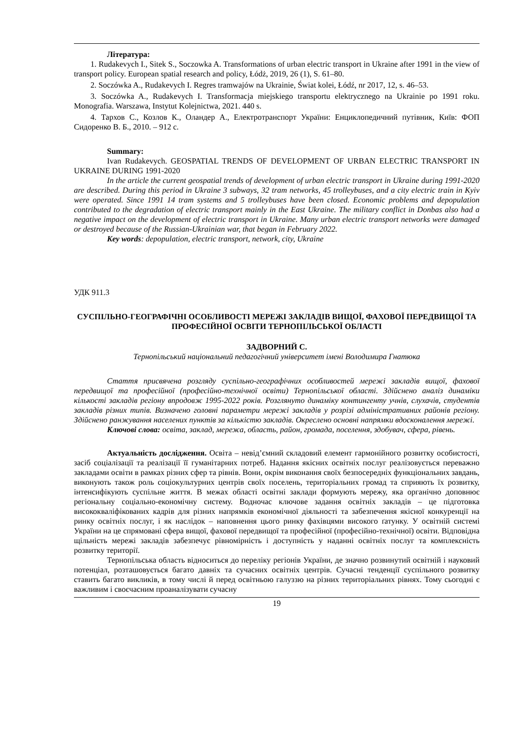Література:
1. Rudakevych I., Sitek S., Soczowka A. Transformations of urban electric transport in Ukraine after 1991 in the view of transport policy. European spatial research and policy, Łódż, 2019, 26 (1), S. 61–80.
2. Soczówka A., Rudakevych I. Regres tramwajów na Ukrainie, Świat kolei, Łódź, nr 2017, 12, s. 46–53.
3. Soczówka A., Rudakevych I. Transformacja miejskiego transportu elektrycznego na Ukrainie po 1991 roku. Monografia. Warszawa, Instytut Kolejnictwa, 2021. 440 s.
4. Тархов С., Козлов К., Оландер А., Електротранспорт України: Енциклопедичний путівник, Київ: ФОП Сидоренко В. Б., 2010. – 912 с.
Summary:
Ivan Rudakevych. GEOSPATIAL TRENDS OF DEVELOPMENT OF URBAN ELECTRIC TRANSPORT IN UKRAINE DURING 1991-2020
In the article the current geospatial trends of development of urban electric transport in Ukraine during 1991-2020 are described. During this period in Ukraine 3 subways, 32 tram networks, 45 trolleybuses, and a city electric train in Kyiv were operated. Since 1991 14 tram systems and 5 trolleybuses have been closed. Economic problems and depopulation contributed to the degradation of electric transport mainly in the East Ukraine. The military conflict in Donbas also had a negative impact on the development of electric transport in Ukraine. Many urban electric transport networks were damaged or destroyed because of the Russian-Ukrainian war, that began in February 2022.
Key words: depopulation, electric transport, network, city, Ukraine
УДК 911.3
СУСПІЛЬНО-ГЕОГРАФІЧНІ ОСОБЛИВОСТІ МЕРЕЖІ ЗАКЛАДІВ ВИЩОЇ, ФАХОВОЇ ПЕРЕДВИЩОЇ ТА ПРОФЕСІЙНОЇ ОСВІТИ ТЕРНОПІЛЬСЬКОЇ ОБЛАСТІ
ЗАДВОРНИЙ С.
Тернопільський національний педагогічний університет імені Володимира Гнатюка
Стаття присвячена розгляду суспільно-географічних особливостей мережі закладів вищої, фахової передвищої та професійної (професійно-технічної освіти) Тернопільської області. Здійснено аналіз динаміки кількості закладів регіону впродовж 1995-2022 років. Розглянуто динаміку контингенту учнів, слухачів, студентів закладів різних типів. Визначено головні параметри мережі закладів у розрізі адміністративних районів регіону. Здійснено ранжування населених пунктів за кількістю закладів. Окреслено основні напрямки вдосконалення мережі.
Ключові слова: освіта, заклад, мережа, область, район, громада, поселення, здобувач, сфера, рівень.
Актуальність дослідження. Освіта – невід’ємний складовий елемент гармонійного розвитку особистості, засіб соціалізації та реалізації її гуманітарних потреб. Надання якісних освітніх послуг реалізовується переважно закладами освіти в рамках різних сфер та рівнів. Вони, окрім виконання своїх безпосередніх функціональних завдань, виконують також роль соціокультурних центрів своїх поселень, територіальних громад та сприяють їх розвитку, інтенсифікують суспільне життя. В межах області освітні заклади формують мережу, яка органічно доповнює регіональну соціально-економічну систему. Водночас ключове задання освітніх закладів – це підготовка висококваліфікованих кадрів для різних напрямків економічної діяльності та забезпечення якісної конкуренції на ринку освітніх послуг, і як наслідок – наповнення цього ринку фахівцями високого ґатунку. У освітній системі України на це спрямовані сфера вищої, фахової передвищої та професійної (професійно-технічної) освіти. Відповідна щільність мережі закладів забезпечує рівномірність і доступність у наданні освітніх послуг та комплексність розвитку території.
Тернопільська область відноситься до переліку регіонів України, де значно розвинутий освітній і науковий потенціал, розташовується багато давніх та сучасних освітніх центрів. Сучасні тенденції суспільного розвитку ставить багато викликів, в тому числі й перед освітньою галуззю на різних територіальних рівнях. Тому сьогодні є важливим і своєчасним проаналізувати сучасну
19